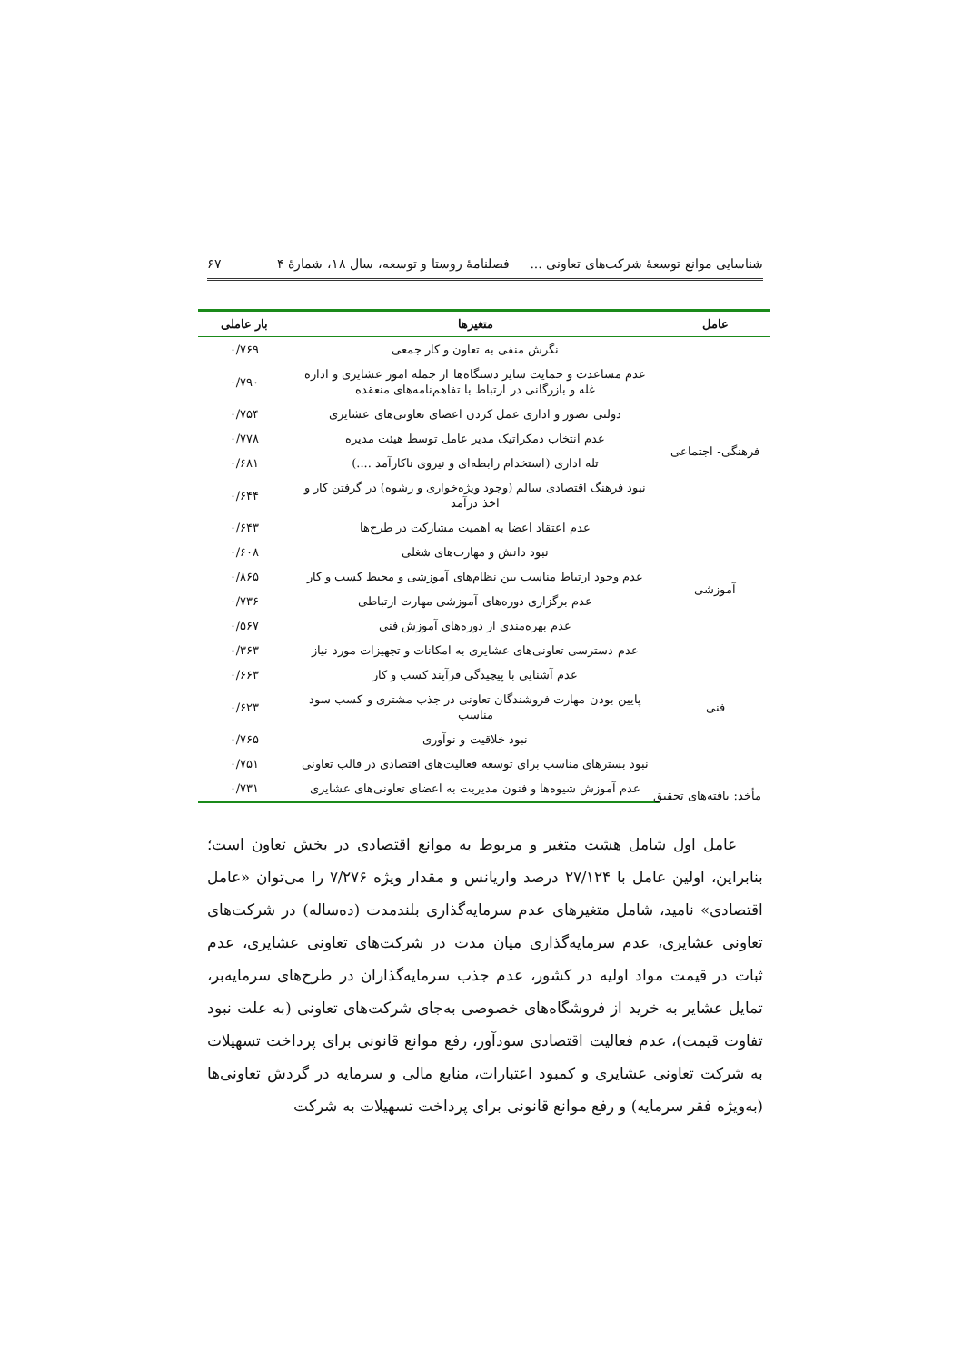شناسایی موانع توسعهٔ شرکت‌های تعاونی ... فصلنامهٔ روستا و توسعه، سال ۱۸، شمارهٔ ۴ ۶۷
| عامل | متغیرها | بار عاملی |
| --- | --- | --- |
| فرهنگی- اجتماعی | نگرش منفی به تعاون و کار جمعی | ۰/۷۶۹ |
| | عدم مساعدت و حمایت سایر دستگاه‌ها از جمله امور عشایری و اداره غله و بازرگانی در ارتباط با تفاهم‌نامه‌های منعقده | ۰/۷۹۰ |
| | دولتی تصور و اداری عمل کردن اعضای تعاونی‌های عشایری | ۰/۷۵۴ |
| | عدم انتخاب دمکراتیک مدیر عامل توسط هیئت مدیره | ۰/۷۷۸ |
| | تله اداری (استخدام رابطه‌ای و نیروی ناکارآمد ....) | ۰/۶۸۱ |
| | نبود فرهنگ اقتصادی سالم (وجود ویژه‌خواری و رشوه) در گرفتن کار و اخذ درآمد | ۰/۶۴۴ |
| | عدم اعتقاد اعضا به اهمیت مشارکت در طرح‌ها | ۰/۶۴۳ |
| | نبود دانش و مهارت‌های شغلی | ۰/۶۰۸ |
| آموزشی | عدم وجود ارتباط مناسب بین نظام‌های آموزشی و محیط کسب و کار | ۰/۸۶۵ |
| | عدم برگزاری دوره‌های آموزشی مهارت ارتباطی | ۰/۷۳۶ |
| فنی | عدم بهره‌مندی از دوره‌های آموزش فنی | ۰/۵۶۷ |
| | عدم دسترسی تعاونی‌های عشایری به امکانات و تجهیزات مورد نیاز | ۰/۳۶۳ |
| | عدم آشنایی با پیچیدگی فرآیند کسب و کار | ۰/۶۶۳ |
| | پایین بودن مهارت فروشندگان تعاونی در جذب مشتری و کسب سود مناسب | ۰/۶۲۳ |
| | نبود خلاقیت و نوآوری | ۰/۷۶۵ |
| | نبود بسترهای مناسب برای توسعه فعالیت‌های اقتصادی در قالب تعاونی | ۰/۷۵۱ |
| | عدم آموزش شیوه‌ها و فنون مدیریت به اعضای تعاونی‌های عشایری | ۰/۷۳۱ |
مأخذ: یافته‌های تحقیق
عامل اول شامل هشت متغیر و مربوط به موانع اقتصادی در بخش تعاون است؛ بنابراین، اولین عامل با ۲۷/۱۲۴ درصد واریانس و مقدار ویژه ۷/۲۷۶ را می‌توان «عامل اقتصادی» نامید، شامل متغیرهای عدم سرمایه‌گذاری بلندمدت (ده‌ساله) در شرکت‌های تعاونی عشایری، عدم سرمایه‌گذاری میان مدت در شرکت‌های تعاونی عشایری، عدم ثبات در قیمت مواد اولیه در کشور، عدم جذب سرمایه‌گذاران در طرح‌های سرمایه‌بر، تمایل عشایر به خرید از فروشگاه‌های خصوصی به‌جای شرکت‌های تعاونی (به علت نبود تفاوت قیمت)، عدم فعالیت اقتصادی سودآور، رفع موانع قانونی برای پرداخت تسهیلات به شرکت تعاونی عشایری و کمبود اعتبارات، منابع مالی و سرمایه در گردش تعاونی‌ها (به‌ویژه فقر سرمایه) و رفع موانع قانونی برای پرداخت تسهیلات به شرکت